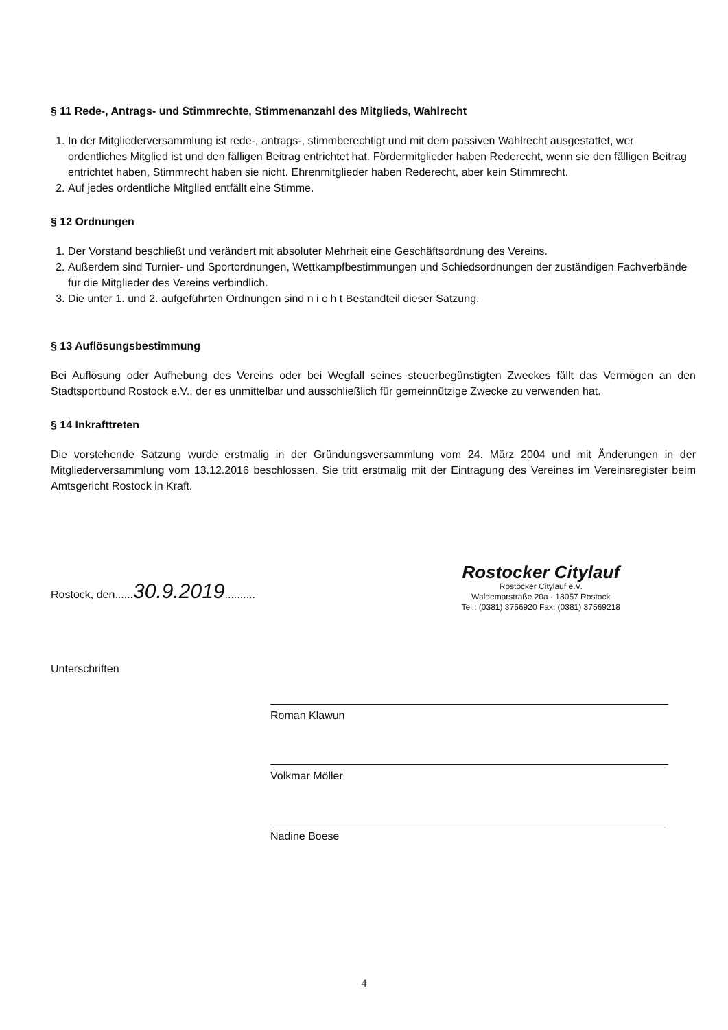§ 11 Rede-, Antrags- und Stimmrechte, Stimmenanzahl des Mitglieds, Wahlrecht
1. In der Mitgliederversammlung ist rede-, antrags-, stimmberechtigt und mit dem passiven Wahlrecht ausgestattet, wer ordentliches Mitglied ist und den fälligen Beitrag entrichtet hat. Fördermitglieder haben Rederecht, wenn sie den fälligen Beitrag entrichtet haben, Stimmrecht haben sie nicht. Ehrenmitglieder haben Rederecht, aber kein Stimmrecht.
2. Auf jedes ordentliche Mitglied entfällt eine Stimme.
§ 12 Ordnungen
1. Der Vorstand beschließt und verändert mit absoluter Mehrheit eine Geschäftsordnung des Vereins.
2. Außerdem sind Turnier- und Sportordnungen, Wettkampfbestimmungen und Schiedsordnungen der zuständigen Fachverbände für die Mitglieder des Vereins verbindlich.
3. Die unter 1. und 2. aufgeführten Ordnungen sind n i c h t Bestandteil dieser Satzung.
§ 13 Auflösungsbestimmung
Bei Auflösung oder Aufhebung des Vereins oder bei Wegfall seines steuerbegünstigten Zweckes fällt das Vermögen an den Stadtsportbund Rostock e.V., der es unmittelbar und ausschließlich für gemeinnützige Zwecke zu verwenden hat.
§ 14 Inkrafttreten
Die vorstehende Satzung wurde erstmalig in der Gründungsversammlung vom 24. März 2004 und mit Änderungen in der Mitgliederversammlung vom 13.12.2016 beschlossen. Sie tritt erstmalig mit der Eintragung des Vereines im Vereinsregister beim Amtsgericht Rostock in Kraft.
Rostock, den......30.9.2019..........
Rostocker Citylauf
Rostocker Citylauf e.V.
Waldemarstraße 20a · 18057 Rostock
Tel.: (0381) 3756920 Fax: (0381) 37569218
Unterschriften
Roman Klawun
Volkmar Möller
Nadine Boese
4